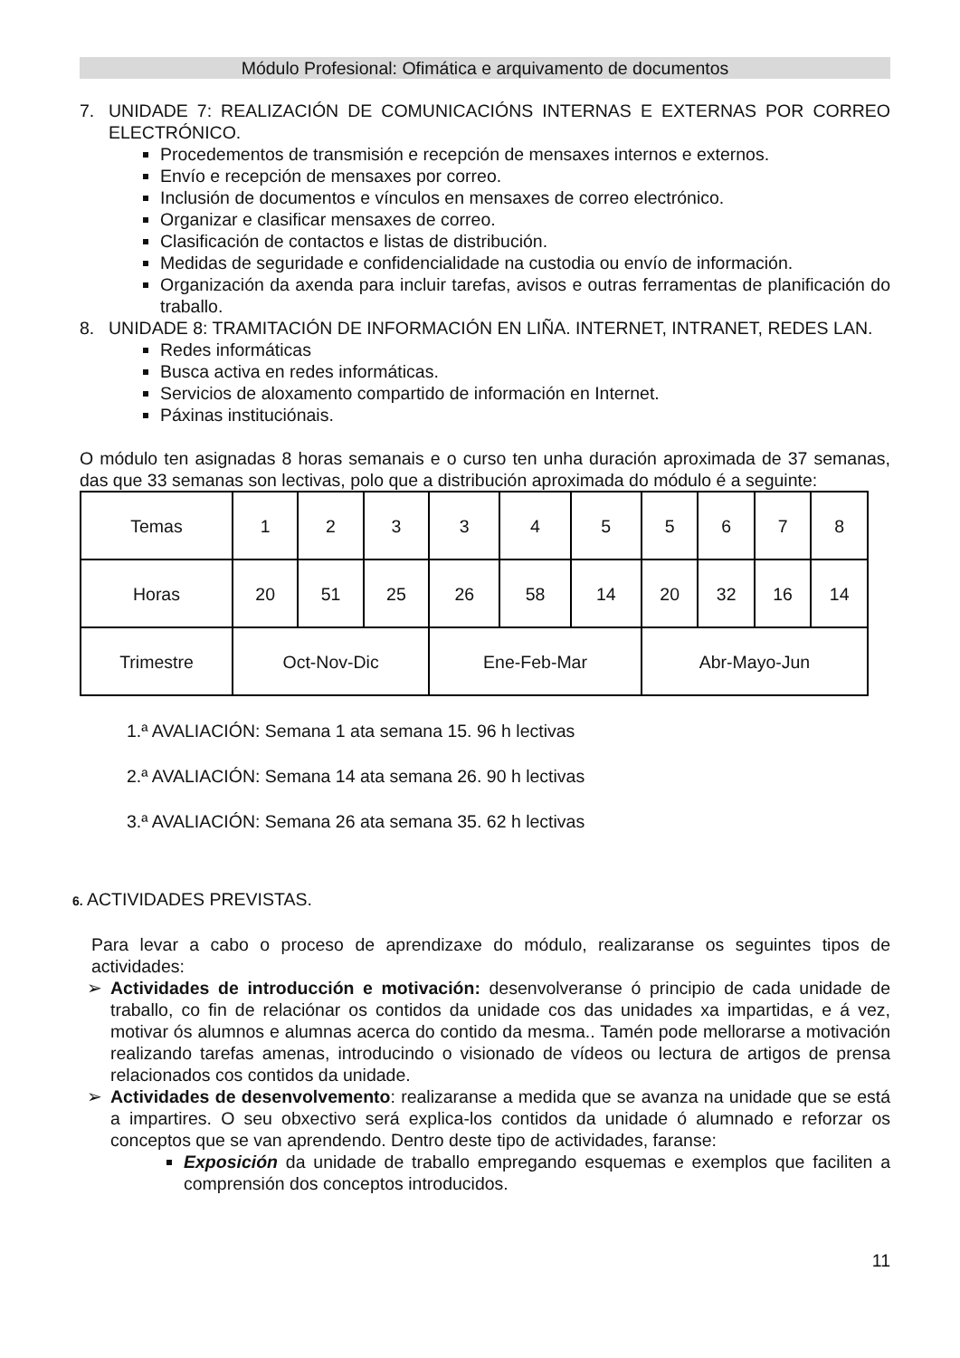Módulo Profesional: Ofimática e arquivamento de documentos
7. UNIDADE 7: REALIZACIÓN DE COMUNICACIÓNS INTERNAS E EXTERNAS POR CORREO ELECTRÓNICO.
Procedementos de transmisión e recepción de mensaxes internos e externos.
Envío e recepción de mensaxes por correo.
Inclusión de documentos e vínculos en mensaxes de correo electrónico.
Organizar e clasificar mensaxes de correo.
Clasificación de contactos e listas de distribución.
Medidas de seguridade e confidencialidade na custodia ou envío de información.
Organización da axenda para incluir tarefas, avisos e outras ferramentas de planificación do traballo.
8. UNIDADE 8: TRAMITACIÓN DE INFORMACIÓN EN LIÑA. INTERNET, INTRANET, REDES LAN.
Redes informáticas
Busca activa en redes informáticas.
Servicios de aloxamento compartido de información en Internet.
Páxinas instituciónais.
O módulo ten asignadas 8 horas semanais e o curso ten unha duración aproximada de 37 semanas, das que 33 semanas son lectivas, polo que a distribución aproximada do módulo é a seguinte:
| Temas | 1 | 2 | 3 | 3 | 4 | 5 | 5 | 6 | 7 | 8 |
| Horas | 20 | 51 | 25 | 26 | 58 | 14 | 20 | 32 | 16 | 14 |
| Trimestre | Oct-Nov-Dic | | | Ene-Feb-Mar | | | Abr-Mayo-Jun | | | |
1.ª AVALIACIÓN: Semana 1 ata semana 15. 96 h lectivas
2.ª AVALIACIÓN: Semana 14 ata semana 26. 90 h lectivas
3.ª AVALIACIÓN: Semana 26 ata semana 35. 62 h lectivas
6. ACTIVIDADES PREVISTAS.
Para levar a cabo o proceso de aprendizaxe do módulo, realizaranse os seguintes tipos de actividades:
➢ Actividades de introducción e motivación: desenvolveranse ó principio de cada unidade de traballo, co fin de relaciónar os contidos da unidade cos das unidades xa impartidas, e á vez, motivar ós alumnos e alumnas acerca do contido da mesma.. Tamén pode mellorarse a motivación realizando tarefas amenas, introducindo o visionado de vídeos ou lectura de artigos de prensa relacionados cos contidos da unidade.
➢ Actividades de desenvolvemento: realizaranse a medida que se avanza na unidade que se está a impartires. O seu obxectivo será explica-los contidos da unidade ó alumnado e reforzar os conceptos que se van aprendendo. Dentro deste tipo de actividades, faranse:
Exposición da unidade de traballo empregando esquemas e exemplos que faciliten a comprensión dos conceptos introducidos.
11